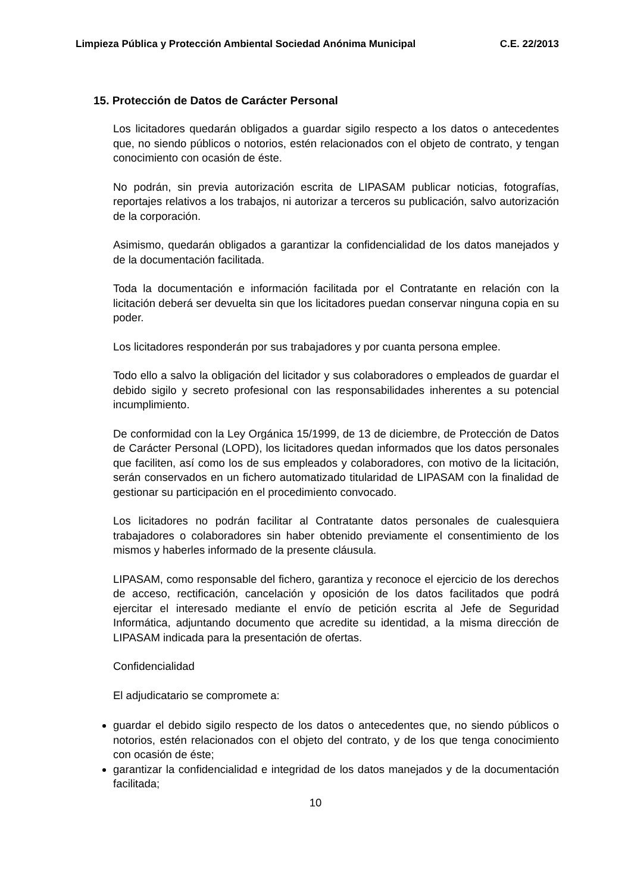Limpieza Pública y Protección Ambiental Sociedad Anónima Municipal C.E. 22/2013
15. Protección de Datos de Carácter Personal
Los licitadores quedarán obligados a guardar sigilo respecto a los datos o antecedentes que, no siendo públicos o notorios, estén relacionados con el objeto de contrato, y tengan conocimiento con ocasión de éste.
No podrán, sin previa autorización escrita de LIPASAM publicar noticias, fotografías, reportajes relativos a los trabajos, ni autorizar a terceros su publicación, salvo autorización de la corporación.
Asimismo, quedarán obligados a garantizar la confidencialidad de los datos manejados y de la documentación facilitada.
Toda la documentación e información facilitada por el Contratante en relación con la licitación deberá ser devuelta sin que los licitadores puedan conservar ninguna copia en su poder.
Los licitadores responderán por sus trabajadores y por cuanta persona emplee.
Todo ello a salvo la obligación del licitador y sus colaboradores o empleados de guardar el debido sigilo y secreto profesional con las responsabilidades inherentes a su potencial incumplimiento.
De conformidad con la Ley Orgánica 15/1999, de 13 de diciembre, de Protección de Datos de Carácter Personal (LOPD), los licitadores quedan informados que los datos personales que faciliten, así como los de sus empleados y colaboradores, con motivo de la licitación, serán conservados en un fichero automatizado titularidad de LIPASAM con la finalidad de gestionar su participación en el procedimiento convocado.
Los licitadores no podrán facilitar al Contratante datos personales de cualesquiera trabajadores o colaboradores sin haber obtenido previamente el consentimiento de los mismos y haberles informado de la presente cláusula.
LIPASAM, como responsable del fichero, garantiza y reconoce el ejercicio de los derechos de acceso, rectificación, cancelación y oposición de los datos facilitados que podrá ejercitar el interesado mediante el envío de petición escrita al Jefe de Seguridad Informática, adjuntando documento que acredite su identidad, a la misma dirección de LIPASAM indicada para la presentación de ofertas.
Confidencialidad
El adjudicatario se compromete a:
guardar el debido sigilo respecto de los datos o antecedentes que, no siendo públicos o notorios, estén relacionados con el objeto del contrato, y de los que tenga conocimiento con ocasión de éste;
garantizar la confidencialidad e integridad de los datos manejados y de la documentación facilitada;
10